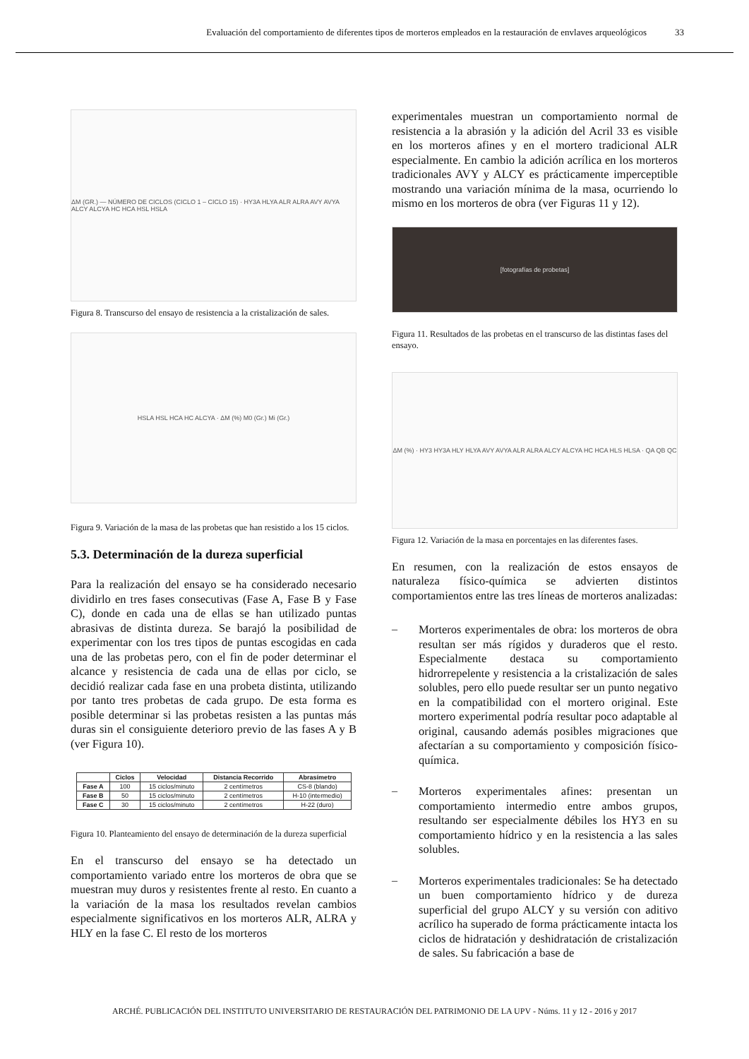Evaluación del comportamiento de diferentes tipos de morteros empleados en la restauración de envlaves arqueológicos 33
ΔM (GR.) — NÚMERO DE CICLOS (CICLO 1 – CICLO 15) · HY3A HLYA ALR ALRA AVY AVYA ALCY ALCYA HC HCA HSL HSLA
Figura 8. Transcurso del ensayo de resistencia a la cristalización de sales.
HSLA HSL HCA HC ALCYA · ΔM (%) M0 (Gr.) Mi (Gr.)
Figura 9. Variación de la masa de las probetas que han resistido a los 15 ciclos.
5.3. Determinación de la dureza superficial
Para la realización del ensayo se ha considerado necesario dividirlo en tres fases consecutivas (Fase A, Fase B y Fase C), donde en cada una de ellas se han utilizado puntas abrasivas de distinta dureza. Se barajó la posibilidad de experimentar con los tres tipos de puntas escogidas en cada una de las probetas pero, con el fin de poder determinar el alcance y resistencia de cada una de ellas por ciclo, se decidió realizar cada fase en una probeta distinta, utilizando por tanto tres probetas de cada grupo. De esta forma es posible determinar si las probetas resisten a las puntas más duras sin el consiguiente deterioro previo de las fases A y B (ver Figura 10).
| | Ciclos | Velocidad | Distancia Recorrido | Abrasímetro |
| --- | --- | --- | --- | --- |
| Fase A | 100 | 15 ciclos/minuto | 2 centímetros | CS-8 (blando) |
| Fase B | 50 | 15 ciclos/minuto | 2 centímetros | H-10 (intermedio) |
| Fase C | 30 | 15 ciclos/minuto | 2 centímetros | H-22 (duro) |
Figura 10. Planteamiento del ensayo de determinación de la dureza superficial
En el transcurso del ensayo se ha detectado un comportamiento variado entre los morteros de obra que se muestran muy duros y resistentes frente al resto. En cuanto a la variación de la masa los resultados revelan cambios especialmente significativos en los morteros ALR, ALRA y HLY en la fase C. El resto de los morteros
experimentales muestran un comportamiento normal de resistencia a la abrasión y la adición del Acril 33 es visible en los morteros afines y en el mortero tradicional ALR especialmente. En cambio la adición acrílica en los morteros tradicionales AVY y ALCY es prácticamente imperceptible mostrando una variación mínima de la masa, ocurriendo lo mismo en los morteros de obra (ver Figuras 11 y 12).
[fotografías de probetas]
Figura 11. Resultados de las probetas en el transcurso de las distintas fases del ensayo.
ΔM (%) · HY3 HY3A HLY HLYA AVY AVYA ALR ALRA ALCY ALCYA HC HCA HLS HLSA · QA QB QC
Figura 12. Variación de la masa en porcentajes en las diferentes fases.
En resumen, con la realización de estos ensayos de naturaleza físico-química se advierten distintos comportamientos entre las tres líneas de morteros analizadas:
–
Morteros experimentales de obra: los morteros de obra resultan ser más rígidos y duraderos que el resto. Especialmente destaca su comportamiento hidrorrepelente y resistencia a la cristalización de sales solubles, pero ello puede resultar ser un punto negativo en la compatibilidad con el mortero original. Este mortero experimental podría resultar poco adaptable al original, causando además posibles migraciones que afectarían a su comportamiento y composición físico-química.
–
Morteros experimentales afines: presentan un comportamiento intermedio entre ambos grupos, resultando ser especialmente débiles los HY3 en su comportamiento hídrico y en la resistencia a las sales solubles.
–
Morteros experimentales tradicionales: Se ha detectado un buen comportamiento hídrico y de dureza superficial del grupo ALCY y su versión con aditivo acrílico ha superado de forma prácticamente intacta los ciclos de hidratación y deshidratación de cristalización de sales. Su fabricación a base de
ARCHÉ. PUBLICACIÓN DEL INSTITUTO UNIVERSITARIO DE RESTAURACIÓN DEL PATRIMONIO DE LA UPV - Núms. 11 y 12 - 2016 y 2017